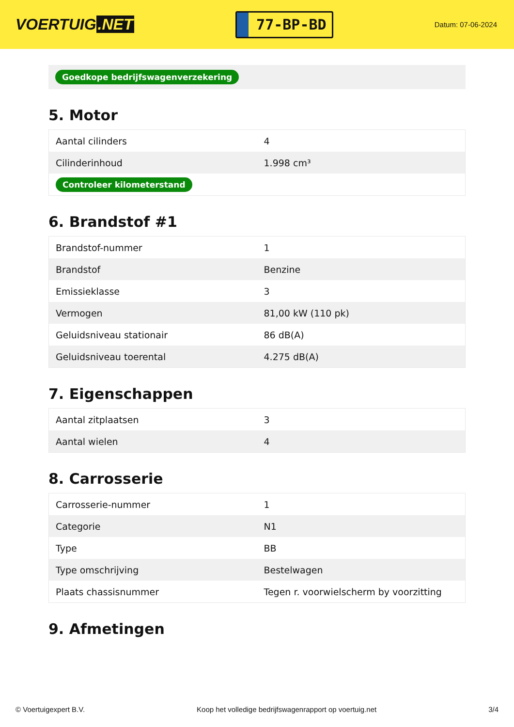VOERTUIG.NET
77-BP-BD
Datum: 07-06-2024
Goedkope bedrijfswagenverzekering
5. Motor
| Aantal cilinders | 4 |
| Cilinderinhoud | 1.998 cm³ |
| Controleer kilometerstand | |
6. Brandstof #1
| Brandstof-nummer | 1 |
| Brandstof | Benzine |
| Emissieklasse | 3 |
| Vermogen | 81,00 kW (110 pk) |
| Geluidsniveau stationair | 86 dB(A) |
| Geluidsniveau toerental | 4.275 dB(A) |
7. Eigenschappen
| Aantal zitplaatsen | 3 |
| Aantal wielen | 4 |
8. Carrosserie
| Carrosserie-nummer | 1 |
| Categorie | N1 |
| Type | BB |
| Type omschrijving | Bestelwagen |
| Plaats chassisnummer | Tegen r. voorwielscherm by voorzitting |
9. Afmetingen
© Voertuigexpert B.V. Koop het volledige bedrijfswagenrapport op voertuig.net 3/4